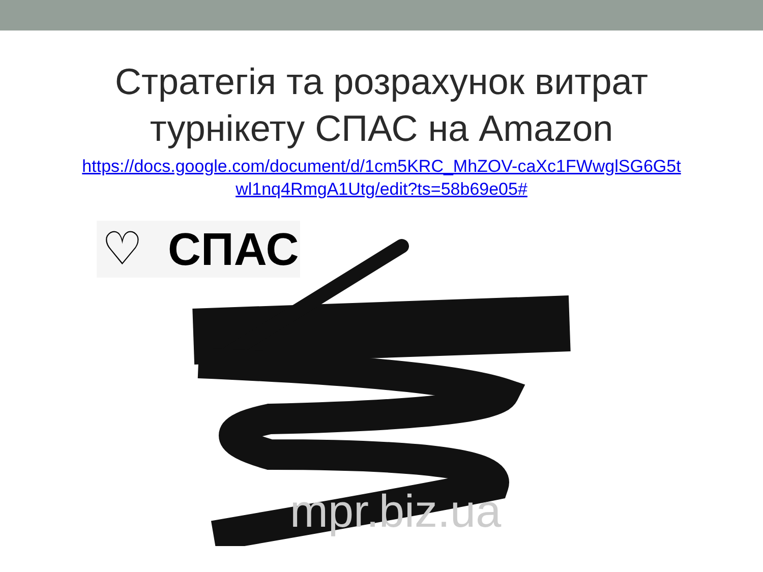Стратегія та розрахунок витрат
турнікету СПАС на Amazon
https://docs.google.com/document/d/1cm5KRC_MhZOV-caXc1FWwglSG6G5t
wl1nq4RmgA1Utg/edit?ts=58b69e05#
♡ СПАС
mpr.biz.ua